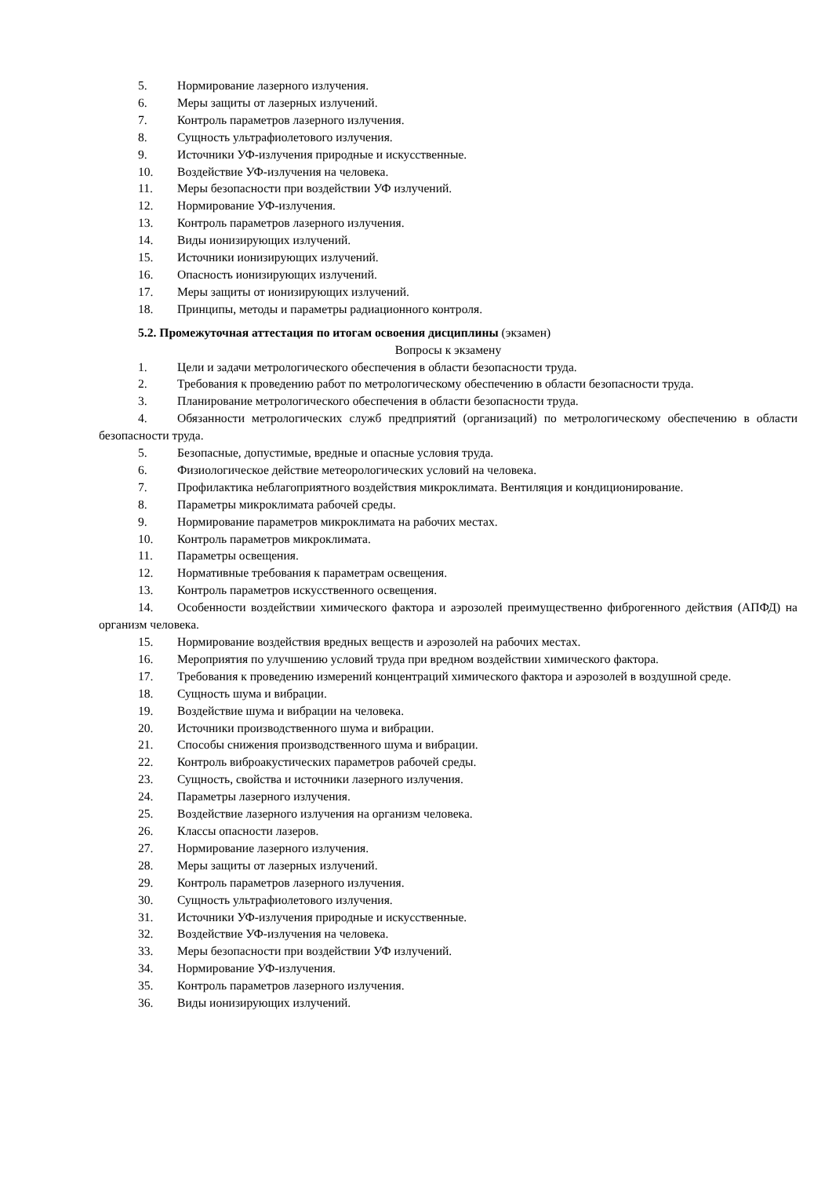5. Нормирование лазерного излучения.
6. Меры защиты от лазерных излучений.
7. Контроль параметров лазерного излучения.
8. Сущность ультрафиолетового излучения.
9. Источники УФ-излучения природные и искусственные.
10. Воздействие УФ-излучения на человека.
11. Меры безопасности при воздействии УФ излучений.
12. Нормирование УФ-излучения.
13. Контроль параметров лазерного излучения.
14. Виды ионизирующих излучений.
15. Источники ионизирующих излучений.
16. Опасность ионизирующих излучений.
17. Меры защиты от ионизирующих излучений.
18. Принципы, методы и параметры радиационного контроля.
5.2. Промежуточная аттестация по итогам освоения дисциплины (экзамен)
Вопросы к экзамену
1. Цели и задачи метрологического обеспечения в области безопасности труда.
2. Требования к проведению работ по метрологическому обеспечению в области безопасности труда.
3. Планирование метрологического обеспечения в области безопасности труда.
4. Обязанности метрологических служб предприятий (организаций) по метрологическому обеспечению в области безопасности труда.
5. Безопасные, допустимые, вредные и опасные условия труда.
6. Физиологическое действие метеорологических условий на человека.
7. Профилактика неблагоприятного воздействия микроклимата. Вентиляция и кондиционирование.
8. Параметры микроклимата рабочей среды.
9. Нормирование параметров микроклимата на рабочих местах.
10. Контроль параметров микроклимата.
11. Параметры освещения.
12. Нормативные требования к параметрам освещения.
13. Контроль параметров искусственного освещения.
14. Особенности воздействии химического фактора и аэрозолей преимущественно фиброгенного действия (АПФД) на организм человека.
15. Нормирование воздействия вредных веществ и аэрозолей на рабочих местах.
16. Мероприятия по улучшению условий труда при вредном воздействии химического фактора.
17. Требования к проведению измерений концентраций химического фактора и аэрозолей в воздушной среде.
18. Сущность шума и вибрации.
19. Воздействие шума и вибрации на человека.
20. Источники производственного шума и вибрации.
21. Способы снижения производственного шума и вибрации.
22. Контроль виброакустических параметров рабочей среды.
23. Сущность, свойства и источники лазерного излучения.
24. Параметры лазерного излучения.
25. Воздействие лазерного излучения на организм человека.
26. Классы опасности лазеров.
27. Нормирование лазерного излучения.
28. Меры защиты от лазерных излучений.
29. Контроль параметров лазерного излучения.
30. Сущность ультрафиолетового излучения.
31. Источники УФ-излучения природные и искусственные.
32. Воздействие УФ-излучения на человека.
33. Меры безопасности при воздействии УФ излучений.
34. Нормирование УФ-излучения.
35. Контроль параметров лазерного излучения.
36. Виды ионизирующих излучений.